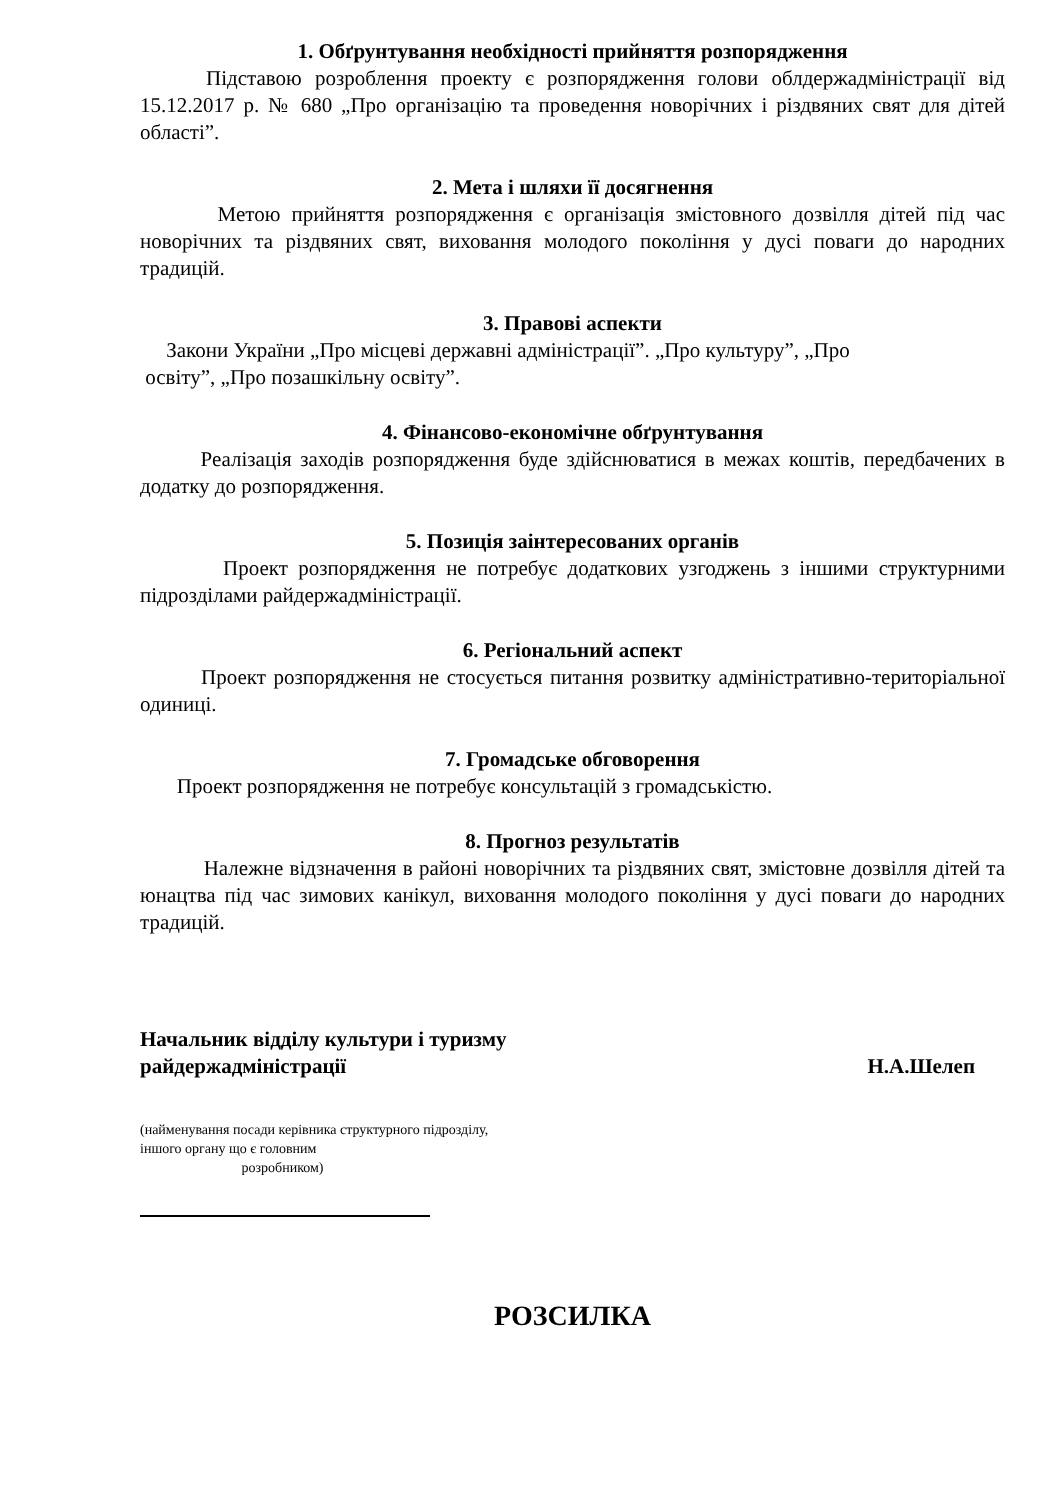1. Обґрунтування необхідності прийняття розпорядження
Підставою розроблення проекту є розпорядження голови облдержадміністрації від 15.12.2017 р. № 680 „Про організацію та проведення новорічних і різдвяних свят для дітей області”.
2. Мета і шляхи її досягнення
Метою прийняття розпорядження є організація змістовного дозвілля дітей під час новорічних та різдвяних свят, виховання молодого покоління у дусі поваги до народних традицій.
3. Правові аспекти
Закони України „Про місцеві державні адміністрації”. „Про культуру”, „Про
освіту”, „Про позашкільну освіту”.
4. Фінансово-економічне обґрунтування
Реалізація заходів розпорядження буде здійснюватися в межах коштів, передбачених в додатку до розпорядження.
5. Позиція заінтересованих органів
Проект розпорядження не потребує додаткових узгоджень з іншими структурними підрозділами райдержадміністрації.
6. Регіональний аспект
Проект розпорядження не стосується питання розвитку адміністративно-територіальної одиниці.
7. Громадське обговорення
Проект розпорядження не потребує консультацій з громадськістю.
8. Прогноз результатів
Належне відзначення в районі новорічних та різдвяних свят, змістовне дозвілля дітей та юнацтва під час зимових канікул, виховання молодого покоління у дусі поваги до народних традицій.
Начальник відділу культури і туризму
райдержадміністрації Н.А.Шелеп
(найменування посади керівника структурного підрозділу, іншого органу що є головним
розробником)
РОЗСИЛКА